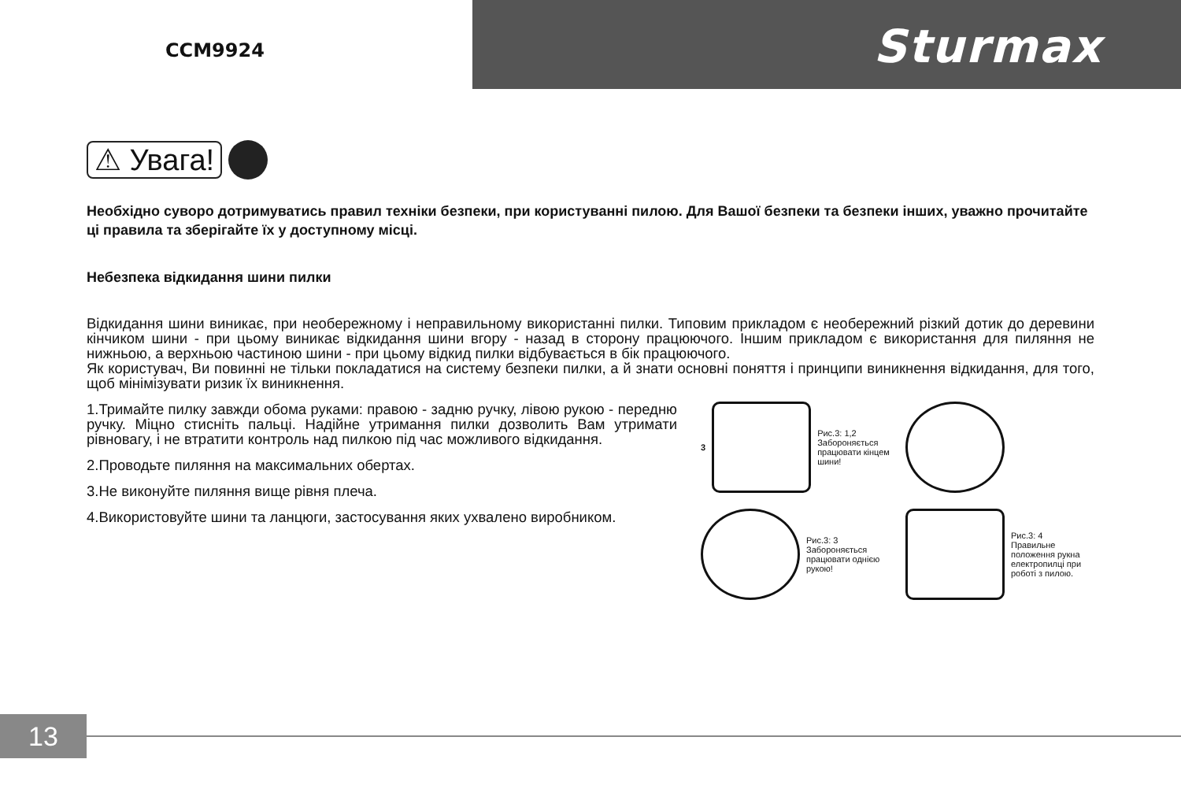CCM9924 Sturmax
⚠ Увага!
Необхідно суворо дотримуватись правил техніки безпеки, при користуванні пилою. Для Вашої безпеки та безпеки інших, уважно прочитайте ці правила та зберігайте їх у доступному місці.
Небезпека відкидання шини пилки
Відкидання шини виникає, при необережному і неправильному використанні пилки. Типовим прикладом є необережний різкий дотик до деревини кінчиком шини - при цьому виникає відкидання шини вгору - назад в сторону працюючого. Іншим прикладом є використання для пиляння не нижньою, а верхньою частиною шини - при цьому відкид пилки відбувається в бік працюючого.
Як користувач, Ви повинні не тільки покладатися на систему безпеки пилки, а й знати основні поняття і принципи виникнення відкидання, для того, щоб мінімізувати ризик їх виникнення.
1.Тримайте пилку завжди обома руками: правою - задню ручку, лівою рукою - передню ручку. Міцно стисніть пальці. Надійне утримання пилки дозволить Вам утримати рівновагу, і не втратити контроль над пилкою під час можливого відкидання.
2.Проводьте пиляння на максимальних обертах.
3.Не виконуйте пиляння вище рівня плеча.
4.Використовуйте шини та ланцюги, застосування яких ухвалено виробником.
3 Рис.3: 1,2
Забороняється працювати кінцем шини!
Рис.3: 3
Забороняється працювати однією рукою!
Рис.3: 4
Правильне положення рукна електропилці при роботі з пилою.
13